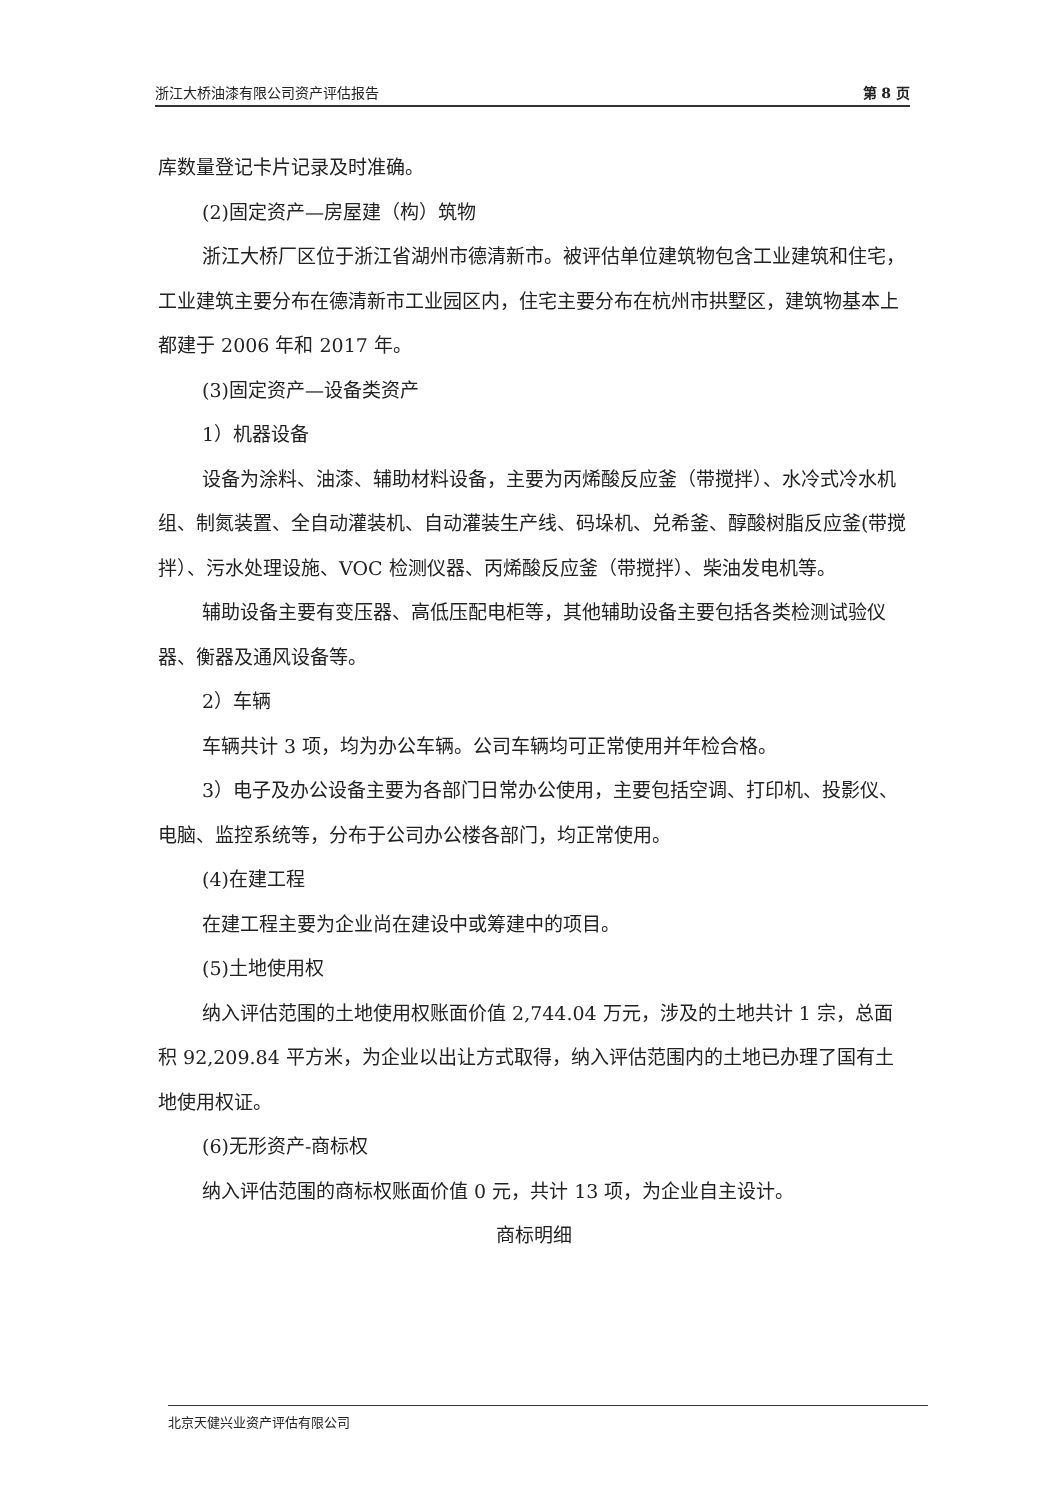浙江大桥油漆有限公司资产评估报告 第 8 页
库数量登记卡片记录及时准确。
(2)固定资产—房屋建（构）筑物
浙江大桥厂区位于浙江省湖州市德清新市。被评估单位建筑物包含工业建筑和住宅，工业建筑主要分布在德清新市工业园区内，住宅主要分布在杭州市拱墅区，建筑物基本上都建于 2006 年和 2017 年。
(3)固定资产—设备类资产
1）机器设备
设备为涂料、油漆、辅助材料设备，主要为丙烯酸反应釜（带搅拌）、水冷式冷水机组、制氮装置、全自动灌装机、自动灌装生产线、码垛机、兑希釜、醇酸树脂反应釜(带搅拌）、污水处理设施、VOC 检测仪器、丙烯酸反应釜（带搅拌）、柴油发电机等。
辅助设备主要有变压器、高低压配电柜等，其他辅助设备主要包括各类检测试验仪器、衡器及通风设备等。
2）车辆
车辆共计 3 项，均为办公车辆。公司车辆均可正常使用并年检合格。
3）电子及办公设备主要为各部门日常办公使用，主要包括空调、打印机、投影仪、电脑、监控系统等，分布于公司办公楼各部门，均正常使用。
(4)在建工程
在建工程主要为企业尚在建设中或筹建中的项目。
(5)土地使用权
纳入评估范围的土地使用权账面价值 2,744.04 万元，涉及的土地共计 1 宗，总面积 92,209.84 平方米，为企业以出让方式取得，纳入评估范围内的土地已办理了国有土地使用权证。
(6)无形资产-商标权
纳入评估范围的商标权账面价值 0 元，共计 13 项，为企业自主设计。
商标明细
北京天健兴业资产评估有限公司